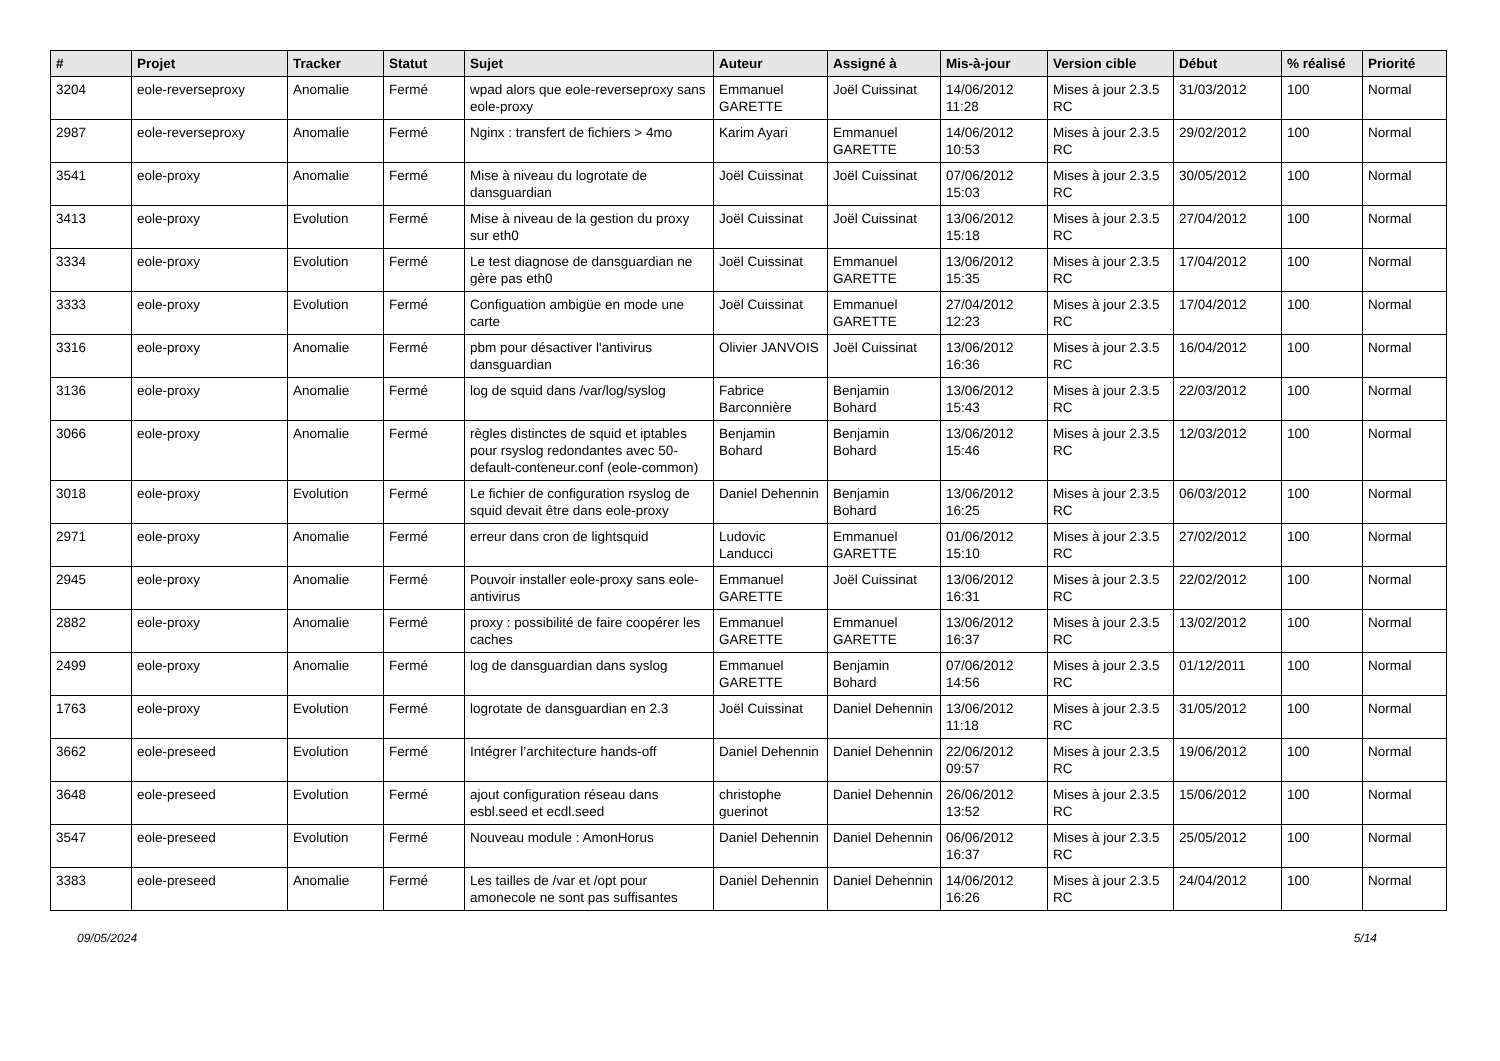| # | Projet | Tracker | Statut | Sujet | Auteur | Assigné à | Mis-à-jour | Version cible | Début | % réalisé | Priorité |
| --- | --- | --- | --- | --- | --- | --- | --- | --- | --- | --- | --- |
| 3204 | eole-reverseproxy | Anomalie | Fermé | wpad alors que eole-reverseproxy sans eole-proxy | Emmanuel GARETTE | Joël Cuissinat | 14/06/2012 11:28 | Mises à jour 2.3.5 RC | 31/03/2012 | 100 | Normal |
| 2987 | eole-reverseproxy | Anomalie | Fermé | Nginx : transfert de fichiers > 4mo | Karim Ayari | Emmanuel GARETTE | 14/06/2012 10:53 | Mises à jour 2.3.5 RC | 29/02/2012 | 100 | Normal |
| 3541 | eole-proxy | Anomalie | Fermé | Mise à niveau du logrotate de dansguardian | Joël Cuissinat | Joël Cuissinat | 07/06/2012 15:03 | Mises à jour 2.3.5 RC | 30/05/2012 | 100 | Normal |
| 3413 | eole-proxy | Evolution | Fermé | Mise à niveau de la gestion du proxy sur eth0 | Joël Cuissinat | Joël Cuissinat | 13/06/2012 15:18 | Mises à jour 2.3.5 RC | 27/04/2012 | 100 | Normal |
| 3334 | eole-proxy | Evolution | Fermé | Le test diagnose de dansguardian ne gère pas eth0 | Joël Cuissinat | Emmanuel GARETTE | 13/06/2012 15:35 | Mises à jour 2.3.5 RC | 17/04/2012 | 100 | Normal |
| 3333 | eole-proxy | Evolution | Fermé | Configuation ambigüe en mode une carte | Joël Cuissinat | Emmanuel GARETTE | 27/04/2012 12:23 | Mises à jour 2.3.5 RC | 17/04/2012 | 100 | Normal |
| 3316 | eole-proxy | Anomalie | Fermé | pbm pour désactiver l'antivirus dansguardian | Olivier JANVOIS | Joël Cuissinat | 13/06/2012 16:36 | Mises à jour 2.3.5 RC | 16/04/2012 | 100 | Normal |
| 3136 | eole-proxy | Anomalie | Fermé | log de squid dans /var/log/syslog | Fabrice Barconnière | Benjamin Bohard | 13/06/2012 15:43 | Mises à jour 2.3.5 RC | 22/03/2012 | 100 | Normal |
| 3066 | eole-proxy | Anomalie | Fermé | règles distinctes de squid et iptables pour rsyslog redondantes avec 50-default-conteneur.conf (eole-common) | Benjamin Bohard | Benjamin Bohard | 13/06/2012 15:46 | Mises à jour 2.3.5 RC | 12/03/2012 | 100 | Normal |
| 3018 | eole-proxy | Evolution | Fermé | Le fichier de configuration rsyslog de squid devait être dans eole-proxy | Daniel Dehennin | Benjamin Bohard | 13/06/2012 16:25 | Mises à jour 2.3.5 RC | 06/03/2012 | 100 | Normal |
| 2971 | eole-proxy | Anomalie | Fermé | erreur dans cron de lightsquid | Ludovic Landucci | Emmanuel GARETTE | 01/06/2012 15:10 | Mises à jour 2.3.5 RC | 27/02/2012 | 100 | Normal |
| 2945 | eole-proxy | Anomalie | Fermé | Pouvoir installer eole-proxy sans eole-antivirus | Emmanuel GARETTE | Joël Cuissinat | 13/06/2012 16:31 | Mises à jour 2.3.5 RC | 22/02/2012 | 100 | Normal |
| 2882 | eole-proxy | Anomalie | Fermé | proxy : possibilité de faire coopérer les caches | Emmanuel GARETTE | Emmanuel GARETTE | 13/06/2012 16:37 | Mises à jour 2.3.5 RC | 13/02/2012 | 100 | Normal |
| 2499 | eole-proxy | Anomalie | Fermé | log de dansguardian dans syslog | Emmanuel GARETTE | Benjamin Bohard | 07/06/2012 14:56 | Mises à jour 2.3.5 RC | 01/12/2011 | 100 | Normal |
| 1763 | eole-proxy | Evolution | Fermé | logrotate de dansguardian en 2.3 | Joël Cuissinat | Daniel Dehennin | 13/06/2012 11:18 | Mises à jour 2.3.5 RC | 31/05/2012 | 100 | Normal |
| 3662 | eole-preseed | Evolution | Fermé | Intégrer l’architecture hands-off | Daniel Dehennin | Daniel Dehennin | 22/06/2012 09:57 | Mises à jour 2.3.5 RC | 19/06/2012 | 100 | Normal |
| 3648 | eole-preseed | Evolution | Fermé | ajout configuration réseau dans esbl.seed et ecdl.seed | christophe guerinot | Daniel Dehennin | 26/06/2012 13:52 | Mises à jour 2.3.5 RC | 15/06/2012 | 100 | Normal |
| 3547 | eole-preseed | Evolution | Fermé | Nouveau module : AmonHorus | Daniel Dehennin | Daniel Dehennin | 06/06/2012 16:37 | Mises à jour 2.3.5 RC | 25/05/2012 | 100 | Normal |
| 3383 | eole-preseed | Anomalie | Fermé | Les tailles de /var et /opt pour amonecole ne sont pas suffisantes | Daniel Dehennin | Daniel Dehennin | 14/06/2012 16:26 | Mises à jour 2.3.5 RC | 24/04/2012 | 100 | Normal |
09/05/2024 5/14